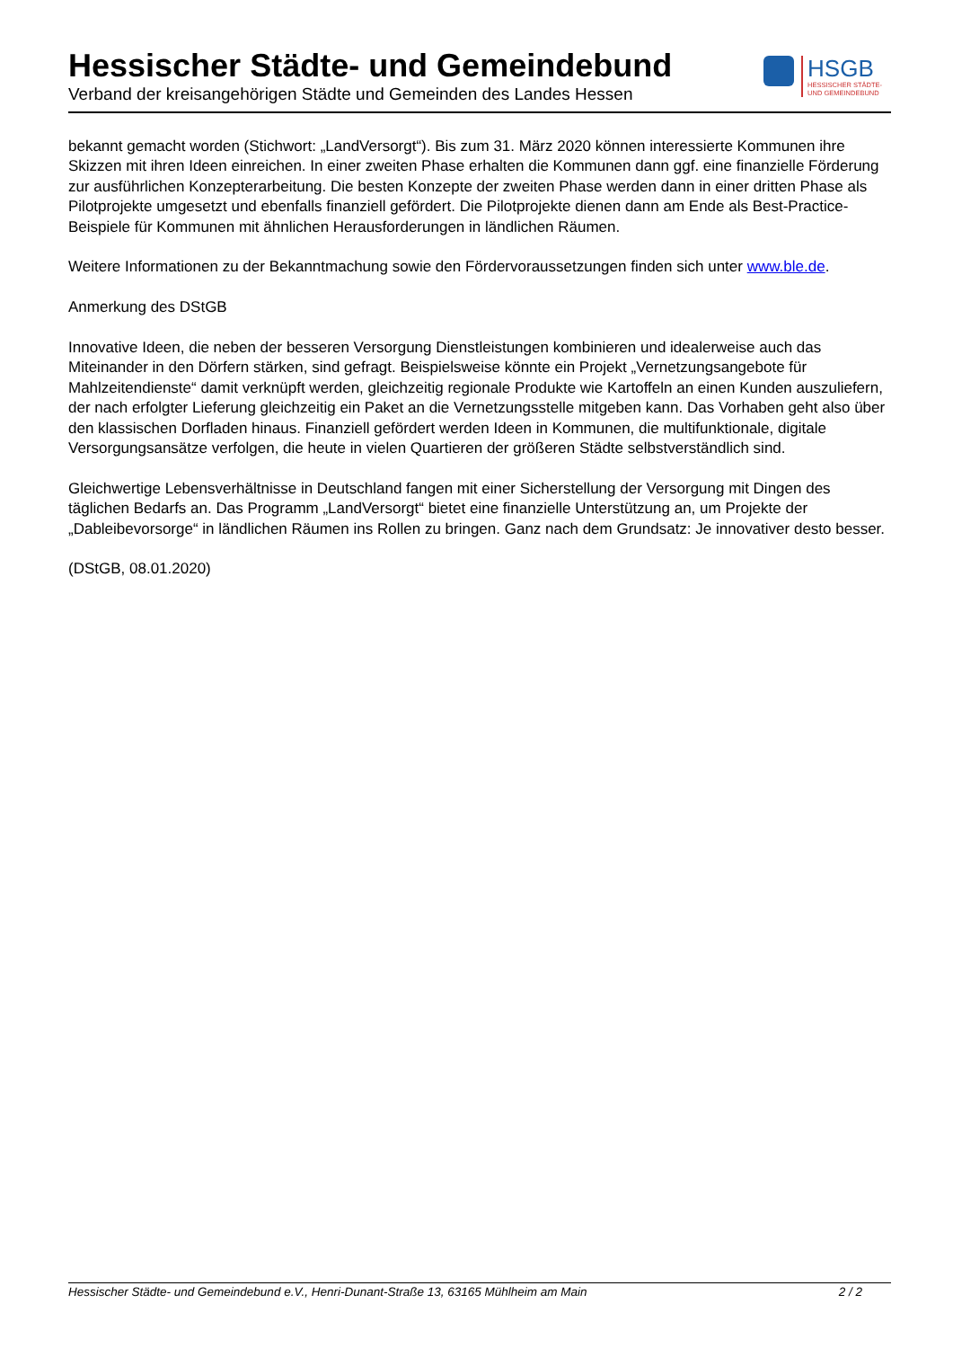Hessischer Städte- und Gemeindebund
Verband der kreisangehörigen Städte und Gemeinden des Landes Hessen
HSGB
HESSISCHER STÄDTE-
UND GEMEINDEBUND
bekannt gemacht worden (Stichwort: „LandVersorgt“). Bis zum 31. März 2020 können interessierte Kommunen ihre Skizzen mit ihren Ideen einreichen. In einer zweiten Phase erhalten die Kommunen dann ggf. eine finanzielle Förderung zur ausführlichen Konzepterarbeitung. Die besten Konzepte der zweiten Phase werden dann in einer dritten Phase als Pilotprojekte umgesetzt und ebenfalls finanziell gefördert. Die Pilotprojekte dienen dann am Ende als Best-Practice-Beispiele für Kommunen mit ähnlichen Herausforderungen in ländlichen Räumen.
Weitere Informationen zu der Bekanntmachung sowie den Fördervoraussetzungen finden sich unter www.ble.de.
Anmerkung des DStGB
Innovative Ideen, die neben der besseren Versorgung Dienstleistungen kombinieren und idealerweise auch das Miteinander in den Dörfern stärken, sind gefragt. Beispielsweise könnte ein Projekt „Vernetzungsangebote für Mahlzeitendienste“ damit verknüpft werden, gleichzeitig regionale Produkte wie Kartoffeln an einen Kunden auszuliefern, der nach erfolgter Lieferung gleichzeitig ein Paket an die Vernetzungsstelle mitgeben kann. Das Vorhaben geht also über den klassischen Dorfladen hinaus. Finanziell gefördert werden Ideen in Kommunen, die multifunktionale, digitale Versorgungsansätze verfolgen, die heute in vielen Quartieren der größeren Städte selbstverständlich sind.
Gleichwertige Lebensverhältnisse in Deutschland fangen mit einer Sicherstellung der Versorgung mit Dingen des täglichen Bedarfs an. Das Programm „LandVersorgt“ bietet eine finanzielle Unterstützung an, um Projekte der „Dableibevorsorge“ in ländlichen Räumen ins Rollen zu bringen. Ganz nach dem Grundsatz: Je innovativer desto besser.
(DStGB, 08.01.2020)
Hessischer Städte- und Gemeindebund e.V., Henri-Dunant-Straße 13, 63165 Mühlheim am Main 2 / 2